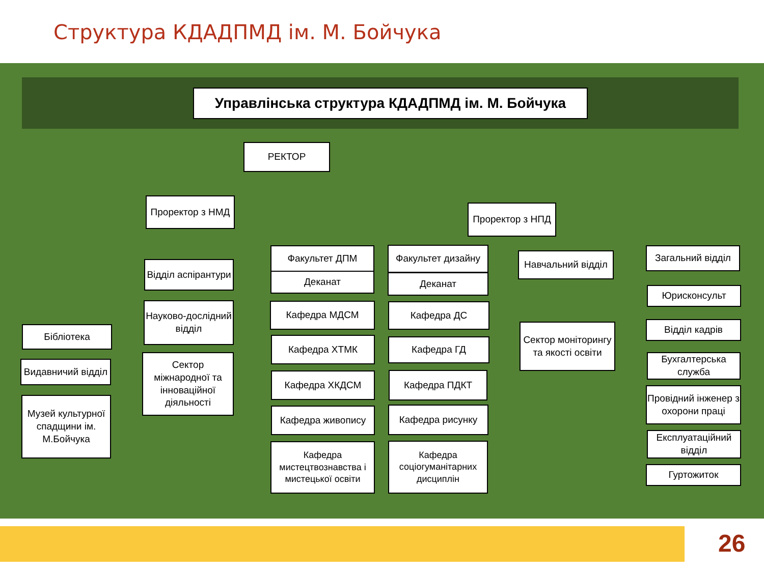Структура КДАДПМД ім. М. Бойчука
Управлінська структура КДАДПМД ім. М. Бойчука
РЕКТОР
Проректор з НМД
Проректор з НПД
Відділ аспірантури
Науково-дослідний відділ
Сектор міжнародної та інноваційної діяльності
Бібліотека
Видавничий відділ
Музей культурної спадщини ім. М.Бойчука
Факультет ДПМ
Деканат
Кафедра МДСМ
Кафедра ХТМК
Кафедра ХКДСМ
Кафедра живопису
Кафедра мистецтвознавства і мистецької освіти
Факультет дизайну
Деканат
Кафедра ДС
Кафедра ГД
Кафедра ПДКТ
Кафедра рисунку
Кафедра соціогуманітарних дисциплін
Навчальний відділ
Сектор моніторингу та якості освіти
Загальний відділ
Юрисконсульт
Відділ кадрів
Бухгалтерська служба
Провідний інженер з охорони праці
Експлуатаційний відділ
Гуртожиток
26